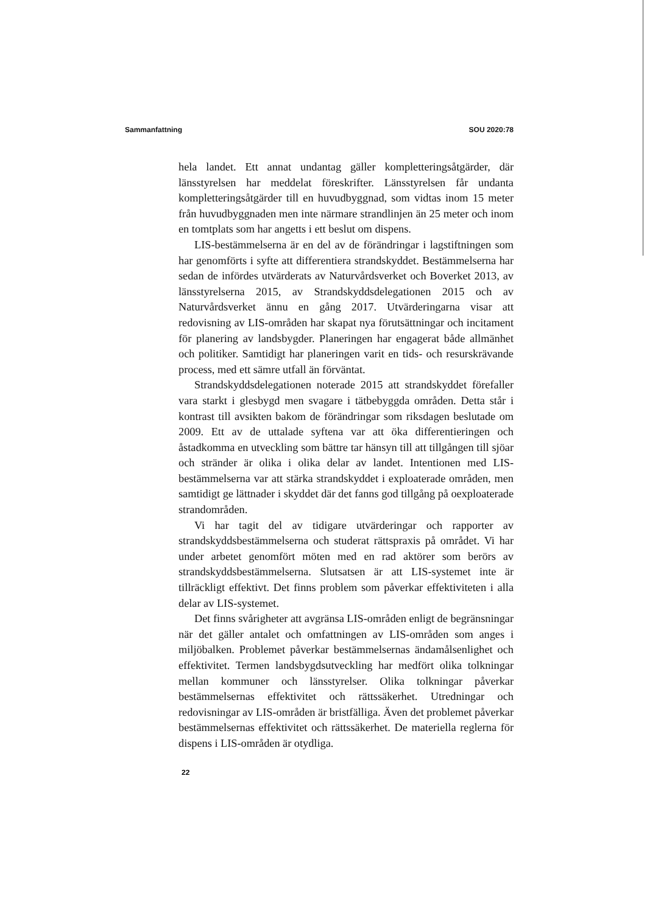Sammanfattning SOU 2020:78
hela landet. Ett annat undantag gäller kompletteringsåtgärder, där länsstyrelsen har meddelat föreskrifter. Länsstyrelsen får undanta kompletteringsåtgärder till en huvudbyggnad, som vidtas inom 15 meter från huvudbyggnaden men inte närmare strandlinjen än 25 meter och inom en tomtplats som har angetts i ett beslut om dispens.
LIS-bestämmelserna är en del av de förändringar i lagstiftningen som har genomförts i syfte att differentiera strandskyddet. Bestämmelserna har sedan de infördes utvärderats av Naturvårdsverket och Boverket 2013, av länsstyrelserna 2015, av Strandskyddsdelegationen 2015 och av Naturvårdsverket ännu en gång 2017. Utvärderingarna visar att redovisning av LIS-områden har skapat nya förutsättningar och incitament för planering av landsbygder. Planeringen har engagerat både allmänhet och politiker. Samtidigt har planeringen varit en tids- och resurskrävande process, med ett sämre utfall än förväntat.
Strandskyddsdelegationen noterade 2015 att strandskyddet förefaller vara starkt i glesbygd men svagare i tätbebyggda områden. Detta står i kontrast till avsikten bakom de förändringar som riksdagen beslutade om 2009. Ett av de uttalade syftena var att öka differentieringen och åstadkomma en utveckling som bättre tar hänsyn till att tillgången till sjöar och stränder är olika i olika delar av landet. Intentionen med LIS-bestämmelserna var att stärka strandskyddet i exploaterade områden, men samtidigt ge lättnader i skyddet där det fanns god tillgång på oexploaterade strandområden.
Vi har tagit del av tidigare utvärderingar och rapporter av strandskyddsbestämmelserna och studerat rättspraxis på området. Vi har under arbetet genomfört möten med en rad aktörer som berörs av strandskyddsbestämmelserna. Slutsatsen är att LIS-systemet inte är tillräckligt effektivt. Det finns problem som påverkar effektiviteten i alla delar av LIS-systemet.
Det finns svårigheter att avgränsa LIS-områden enligt de begränsningar när det gäller antalet och omfattningen av LIS-områden som anges i miljöbalken. Problemet påverkar bestämmelsernas ändamålsenlighet och effektivitet. Termen landsbygdsutveckling har medfört olika tolkningar mellan kommuner och länsstyrelser. Olika tolkningar påverkar bestämmelsernas effektivitet och rättssäkerhet. Utredningar och redovisningar av LIS-områden är bristfälliga. Även det problemet påverkar bestämmelsernas effektivitet och rättssäkerhet. De materiella reglerna för dispens i LIS-områden är otydliga.
22